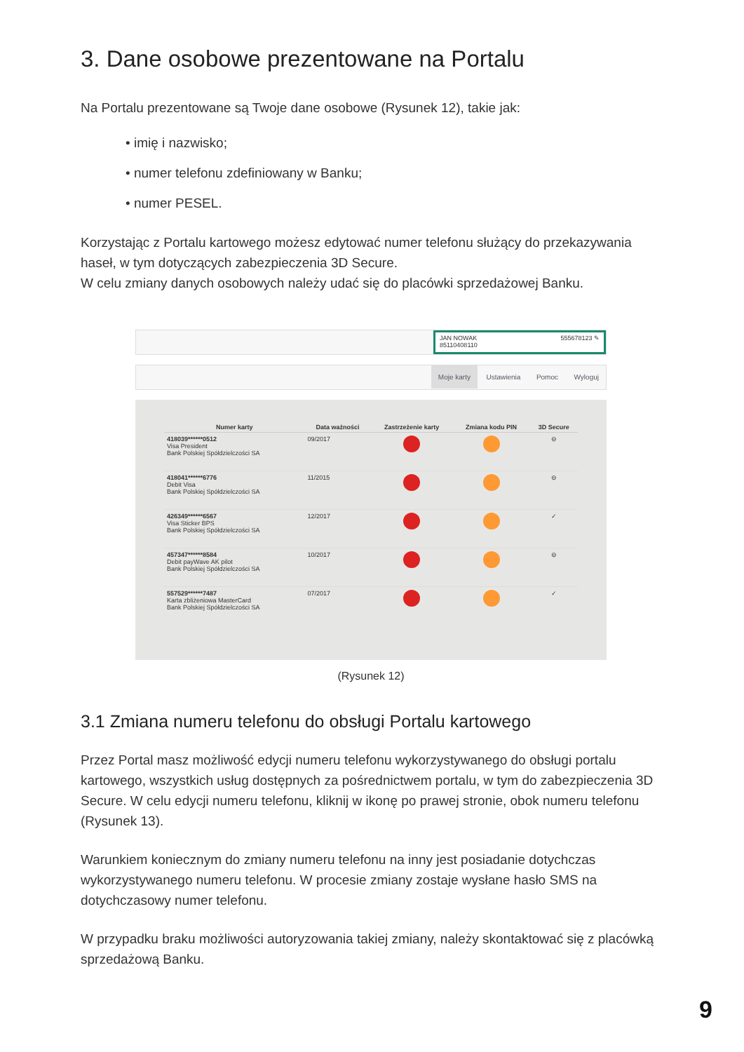3. Dane osobowe prezentowane na Portalu
Na Portalu prezentowane są Twoje dane osobowe (Rysunek 12), takie jak:
• imię i nazwisko;
• numer telefonu zdefiniowany w Banku;
• numer PESEL.
Korzystając z Portalu kartowego możesz edytować numer telefonu służący do przekazywania haseł, w tym dotyczących zabezpieczenia 3D Secure.
W celu zmiany danych osobowych należy udać się do placówki sprzedażowej Banku.
JAN NOWAK
85110408110 555678123 ✎
Moje karty Ustawienia Pomoc Wyloguj
| Numer karty | Data ważności | Zastrzeżenie karty | Zmiana kodu PIN | 3D Secure |
| --- | --- | --- | --- | --- |
| 418039******0512 Visa President Bank Polskiej Spółdzielczości SA | 09/2017 | | | ⊖ |
| 418041******6776 Debit Visa Bank Polskiej Spółdzielczości SA | 11/2015 | | | ⊖ |
| 426349******6567 Visa Sticker BPS Bank Polskiej Spółdzielczości SA | 12/2017 | | | ✓ |
| 457347******8584 Debit payWave AK pilot Bank Polskiej Spółdzielczości SA | 10/2017 | | | ⊖ |
| 557529******7487 Karta zbliżeniowa MasterCard Bank Polskiej Spółdzielczości SA | 07/2017 | | | ✓ |
(Rysunek 12)
3.1 Zmiana numeru telefonu do obsługi Portalu kartowego
Przez Portal masz możliwość edycji numeru telefonu wykorzystywanego do obsługi portalu kartowego, wszystkich usług dostępnych za pośrednictwem portalu, w tym do zabezpieczenia 3D Secure. W celu edycji numeru telefonu, kliknij w ikonę po prawej stronie, obok numeru telefonu (Rysunek 13).
Warunkiem koniecznym do zmiany numeru telefonu na inny jest posiadanie dotychczas wykorzystywanego numeru telefonu. W procesie zmiany zostaje wysłane hasło SMS na dotychczasowy numer telefonu.
W przypadku braku możliwości autoryzowania takiej zmiany, należy skontaktować się z placówką sprzedażową Banku.
9